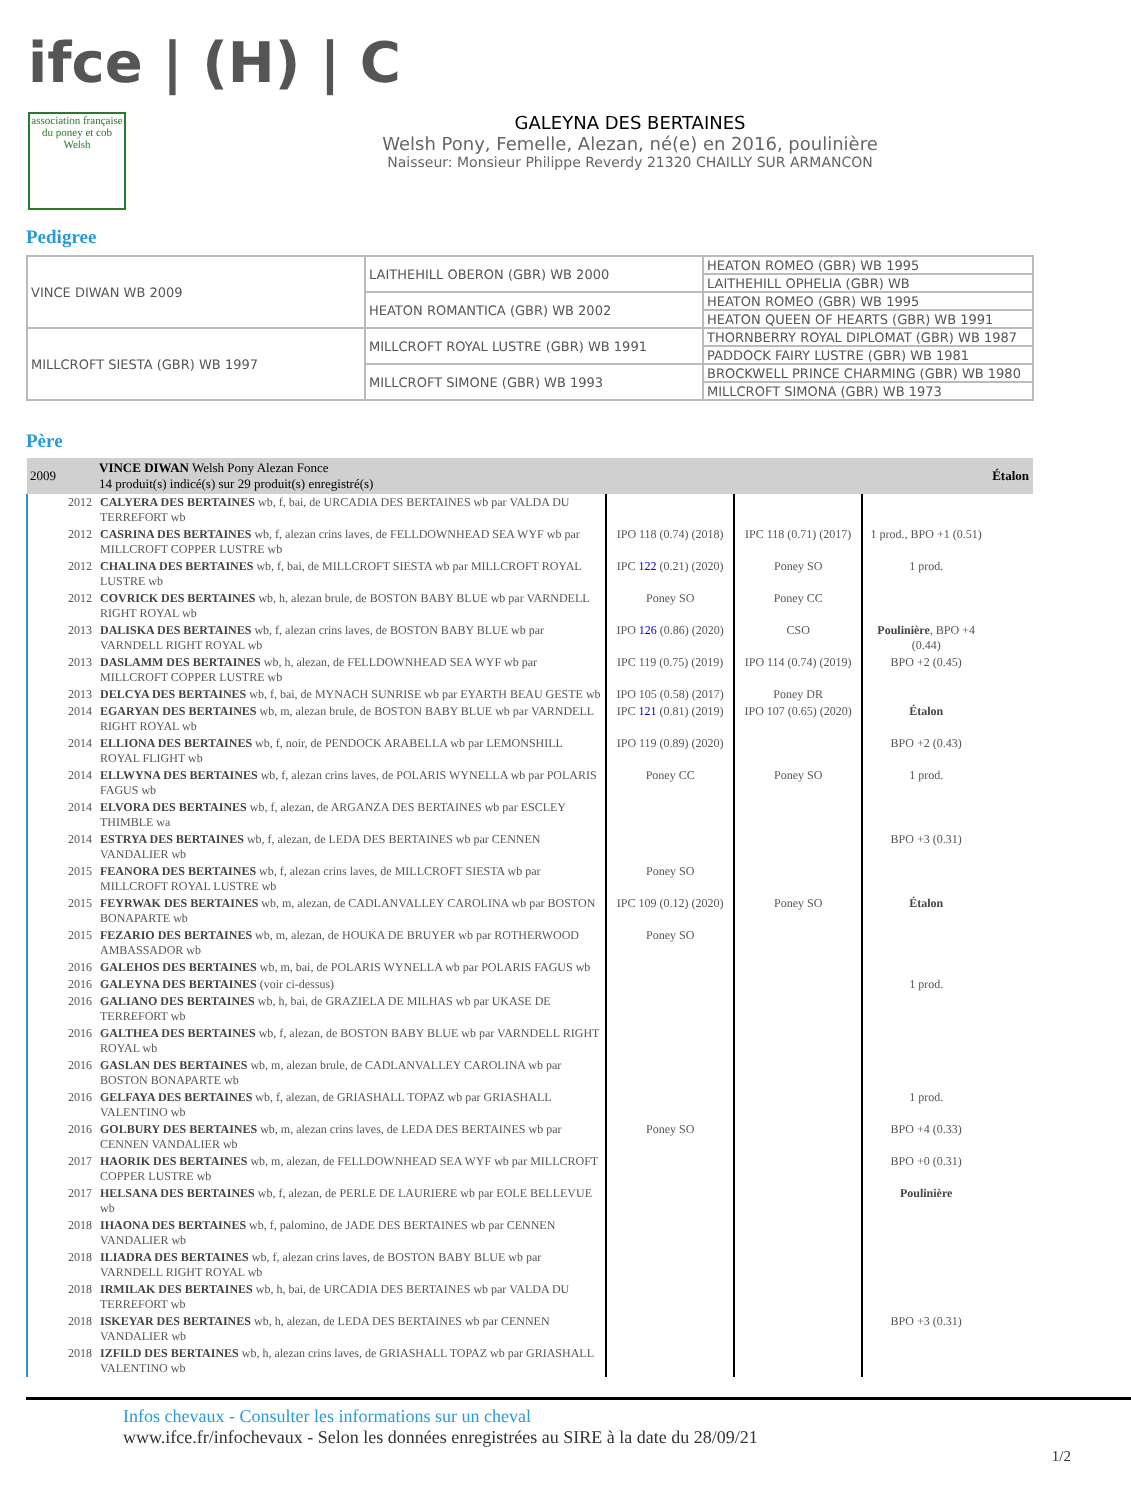ifce | (H) | C
association française du poney et cob Welsh
GALEYNA DES BERTAINES
Welsh Pony, Femelle, Alezan, né(e) en 2016, poulinière
Naisseur: Monsieur Philippe Reverdy 21320 CHAILLY SUR ARMANCON
Pedigree
| VINCE DIWAN WB 2009 | LAITHEHILL OBERON (GBR) WB 2000 | HEATON ROMEO (GBR) WB 1995 |
| | | LAITHEHILL OPHELIA (GBR) WB |
| | HEATON ROMANTICA (GBR) WB 2002 | HEATON ROMEO (GBR) WB 1995 |
| | | HEATON QUEEN OF HEARTS (GBR) WB 1991 |
| MILLCROFT SIESTA (GBR) WB 1997 | MILLCROFT ROYAL LUSTRE (GBR) WB 1991 | THORNBERRY ROYAL DIPLOMAT (GBR) WB 1987 |
| | | PADDOCK FAIRY LUSTRE (GBR) WB 1981 |
| | MILLCROFT SIMONE (GBR) WB 1993 | BROCKWELL PRINCE CHARMING (GBR) WB 1980 |
| | | MILLCROFT SIMONA (GBR) WB 1973 |
Père
| 2009 | VINCE DIWAN Welsh Pony Alezan Fonce 14 produit(s) indicé(s) sur 29 produit(s) enregistré(s) | | | | Étalon |
| --- | --- | --- | --- | --- | --- |
| 2012 | CALYERA DES BERTAINES wb, f, bai, de URCADIA DES BERTAINES wb par VALDA DU TERREFORT wb | | | | |
| 2012 | CASRINA DES BERTAINES wb, f, alezan crins laves, de FELLDOWNHEAD SEA WYF wb par MILLCROFT COPPER LUSTRE wb | IPO 118 (0.74) (2018) | IPC 118 (0.71) (2017) | 1 prod., BPO +1 (0.51) | |
| 2012 | CHALINA DES BERTAINES wb, f, bai, de MILLCROFT SIESTA wb par MILLCROFT ROYAL LUSTRE wb | IPC 122 (0.21) (2020) | Poney SO | 1 prod. | |
| 2012 | COVRICK DES BERTAINES wb, h, alezan brule, de BOSTON BABY BLUE wb par VARNDELL RIGHT ROYAL wb | Poney SO | Poney CC | | |
| 2013 | DALISKA DES BERTAINES wb, f, alezan crins laves, de BOSTON BABY BLUE wb par VARNDELL RIGHT ROYAL wb | IPO 126 (0.86) (2020) | CSO | Poulinière , BPO +4 (0.44) | |
| 2013 | DASLAMM DES BERTAINES wb, h, alezan, de FELLDOWNHEAD SEA WYF wb par MILLCROFT COPPER LUSTRE wb | IPC 119 (0.75) (2019) | IPO 114 (0.74) (2019) | BPO +2 (0.45) | |
| 2013 | DELCYA DES BERTAINES wb, f, bai, de MYNACH SUNRISE wb par EYARTH BEAU GESTE wb | IPO 105 (0.58) (2017) | Poney DR | | |
| 2014 | EGARYAN DES BERTAINES wb, m, alezan brule, de BOSTON BABY BLUE wb par VARNDELL RIGHT ROYAL wb | IPC 121 (0.81) (2019) | IPO 107 (0.65) (2020) | Étalon | |
| 2014 | ELLIONA DES BERTAINES wb, f, noir, de PENDOCK ARABELLA wb par LEMONSHILL ROYAL FLIGHT wb | IPO 119 (0.89) (2020) | | BPO +2 (0.43) | |
| 2014 | ELLWYNA DES BERTAINES wb, f, alezan crins laves, de POLARIS WYNELLA wb par POLARIS FAGUS wb | Poney CC | Poney SO | 1 prod. | |
| 2014 | ELVORA DES BERTAINES wb, f, alezan, de ARGANZA DES BERTAINES wb par ESCLEY THIMBLE wa | | | | |
| 2014 | ESTRYA DES BERTAINES wb, f, alezan, de LEDA DES BERTAINES wb par CENNEN VANDALIER wb | | | BPO +3 (0.31) | |
| 2015 | FEANORA DES BERTAINES wb, f, alezan crins laves, de MILLCROFT SIESTA wb par MILLCROFT ROYAL LUSTRE wb | Poney SO | | | |
| 2015 | FEYRWAK DES BERTAINES wb, m, alezan, de CADLANVALLEY CAROLINA wb par BOSTON BONAPARTE wb | IPC 109 (0.12) (2020) | Poney SO | Étalon | |
| 2015 | FEZARIO DES BERTAINES wb, m, alezan, de HOUKA DE BRUYER wb par ROTHERWOOD AMBASSADOR wb | Poney SO | | | |
| 2016 | GALEHOS DES BERTAINES wb, m, bai, de POLARIS WYNELLA wb par POLARIS FAGUS wb | | | | |
| 2016 | GALEYNA DES BERTAINES (voir ci-dessus) | | | 1 prod. | |
| 2016 | GALIANO DES BERTAINES wb, h, bai, de GRAZIELA DE MILHAS wb par UKASE DE TERREFORT wb | | | | |
| 2016 | GALTHEA DES BERTAINES wb, f, alezan, de BOSTON BABY BLUE wb par VARNDELL RIGHT ROYAL wb | | | | |
| 2016 | GASLAN DES BERTAINES wb, m, alezan brule, de CADLANVALLEY CAROLINA wb par BOSTON BONAPARTE wb | | | | |
| 2016 | GELFAYA DES BERTAINES wb, f, alezan, de GRIASHALL TOPAZ wb par GRIASHALL VALENTINO wb | | | 1 prod. | |
| 2016 | GOLBURY DES BERTAINES wb, m, alezan crins laves, de LEDA DES BERTAINES wb par CENNEN VANDALIER wb | Poney SO | | BPO +4 (0.33) | |
| 2017 | HAORIK DES BERTAINES wb, m, alezan, de FELLDOWNHEAD SEA WYF wb par MILLCROFT COPPER LUSTRE wb | | | BPO +0 (0.31) | |
| 2017 | HELSANA DES BERTAINES wb, f, alezan, de PERLE DE LAURIERE wb par EOLE BELLEVUE wb | | | Poulinière | |
| 2018 | IHAONA DES BERTAINES wb, f, palomino, de JADE DES BERTAINES wb par CENNEN VANDALIER wb | | | | |
| 2018 | ILIADRA DES BERTAINES wb, f, alezan crins laves, de BOSTON BABY BLUE wb par VARNDELL RIGHT ROYAL wb | | | | |
| 2018 | IRMILAK DES BERTAINES wb, h, bai, de URCADIA DES BERTAINES wb par VALDA DU TERREFORT wb | | | | |
| 2018 | ISKEYAR DES BERTAINES wb, h, alezan, de LEDA DES BERTAINES wb par CENNEN VANDALIER wb | | | BPO +3 (0.31) | |
| 2018 | IZFILD DES BERTAINES wb, h, alezan crins laves, de GRIASHALL TOPAZ wb par GRIASHALL VALENTINO wb | | | | |
Infos chevaux - Consulter les informations sur un cheval
www.ifce.fr/infochevaux - Selon les données enregistrées au SIRE à la date du 28/09/21
1/2